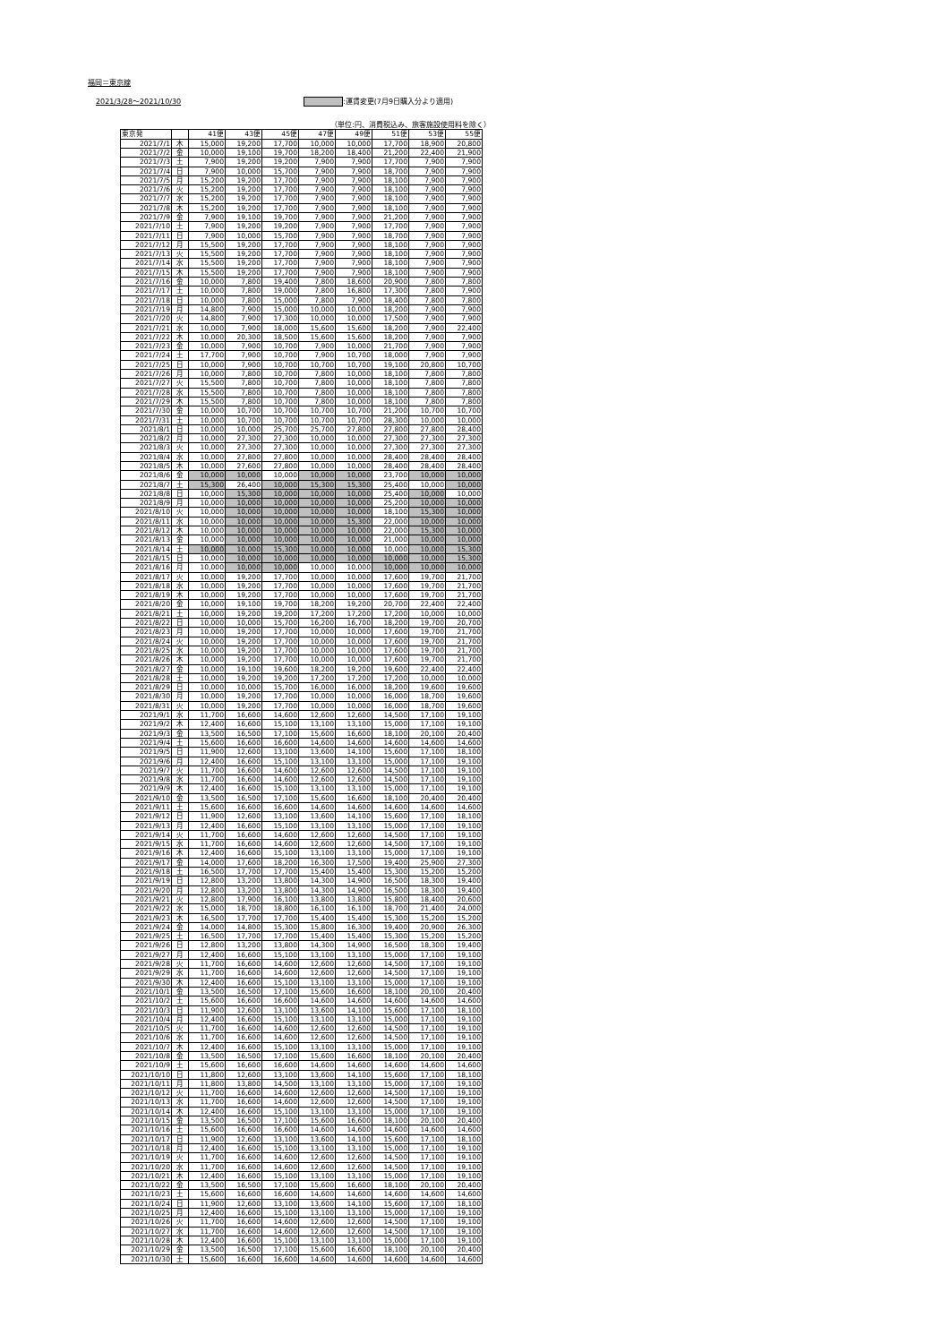福岡＝東京線
2021/3/28～2021/10/30 :運賃変更(7月9日購入分より適用)
（単位:円、消費税込み、旅客施設使用料を除く）
| 東京発 | | 41便 | 43便 | 45便 | 47便 | 49便 | 51便 | 53便 | 55便 |
| --- | --- | --- | --- | --- | --- | --- | --- | --- | --- |
| 2021/7/1 | 木 | 15,000 | 19,200 | 17,700 | 10,000 | 10,000 | 17,700 | 18,900 | 20,800 |
| 2021/7/2 | 金 | 10,000 | 19,100 | 19,700 | 18,200 | 18,400 | 21,200 | 22,400 | 21,900 |
| 2021/7/3 | 土 | 7,900 | 19,200 | 19,200 | 7,900 | 7,900 | 17,700 | 7,900 | 7,900 |
| 2021/7/4 | 日 | 7,900 | 10,000 | 15,700 | 7,900 | 7,900 | 18,700 | 7,900 | 7,900 |
| 2021/7/5 | 月 | 15,200 | 19,200 | 17,700 | 7,900 | 7,900 | 18,100 | 7,900 | 7,900 |
| 2021/7/6 | 火 | 15,200 | 19,200 | 17,700 | 7,900 | 7,900 | 18,100 | 7,900 | 7,900 |
| 2021/7/7 | 水 | 15,200 | 19,200 | 17,700 | 7,900 | 7,900 | 18,100 | 7,900 | 7,900 |
| 2021/7/8 | 木 | 15,200 | 19,200 | 17,700 | 7,900 | 7,900 | 18,100 | 7,900 | 7,900 |
| 2021/7/9 | 金 | 7,900 | 19,100 | 19,700 | 7,900 | 7,900 | 21,200 | 7,900 | 7,900 |
| 2021/7/10 | 土 | 7,900 | 19,200 | 19,200 | 7,900 | 7,900 | 17,700 | 7,900 | 7,900 |
| 2021/7/11 | 日 | 7,900 | 10,000 | 15,700 | 7,900 | 7,900 | 18,700 | 7,900 | 7,900 |
| 2021/7/12 | 月 | 15,500 | 19,200 | 17,700 | 7,900 | 7,900 | 18,100 | 7,900 | 7,900 |
| 2021/7/13 | 火 | 15,500 | 19,200 | 17,700 | 7,900 | 7,900 | 18,100 | 7,900 | 7,900 |
| 2021/7/14 | 水 | 15,500 | 19,200 | 17,700 | 7,900 | 7,900 | 18,100 | 7,900 | 7,900 |
| 2021/7/15 | 木 | 15,500 | 19,200 | 17,700 | 7,900 | 7,900 | 18,100 | 7,900 | 7,900 |
| 2021/7/16 | 金 | 10,000 | 7,800 | 19,400 | 7,800 | 18,600 | 20,900 | 7,800 | 7,800 |
| 2021/7/17 | 土 | 10,000 | 7,800 | 19,000 | 7,800 | 16,800 | 17,300 | 7,800 | 7,900 |
| 2021/7/18 | 日 | 10,000 | 7,800 | 15,000 | 7,800 | 7,900 | 18,400 | 7,800 | 7,800 |
| 2021/7/19 | 月 | 14,800 | 7,900 | 15,000 | 10,000 | 10,000 | 18,200 | 7,900 | 7,900 |
| 2021/7/20 | 火 | 14,800 | 7,900 | 17,300 | 10,000 | 10,000 | 17,500 | 7,900 | 7,900 |
| 2021/7/21 | 水 | 10,000 | 7,900 | 18,000 | 15,600 | 15,600 | 18,200 | 7,900 | 22,400 |
| 2021/7/22 | 木 | 10,000 | 20,300 | 18,500 | 15,600 | 15,600 | 18,200 | 7,900 | 7,900 |
| 2021/7/23 | 金 | 10,000 | 7,900 | 10,700 | 7,900 | 10,000 | 21,700 | 7,900 | 7,900 |
| 2021/7/24 | 土 | 17,700 | 7,900 | 10,700 | 7,900 | 10,700 | 18,000 | 7,900 | 7,900 |
| 2021/7/25 | 日 | 10,000 | 7,900 | 10,700 | 10,700 | 10,700 | 19,100 | 20,800 | 10,700 |
| 2021/7/26 | 月 | 10,000 | 7,800 | 10,700 | 7,800 | 10,000 | 18,100 | 7,800 | 7,800 |
| 2021/7/27 | 火 | 15,500 | 7,800 | 10,700 | 7,800 | 10,000 | 18,100 | 7,800 | 7,800 |
| 2021/7/28 | 水 | 15,500 | 7,800 | 10,700 | 7,800 | 10,000 | 18,100 | 7,800 | 7,800 |
| 2021/7/29 | 木 | 15,500 | 7,800 | 10,700 | 7,800 | 10,000 | 18,100 | 7,800 | 7,800 |
| 2021/7/30 | 金 | 10,000 | 10,700 | 10,700 | 10,700 | 10,700 | 21,200 | 10,700 | 10,700 |
| 2021/7/31 | 土 | 10,000 | 10,700 | 10,700 | 10,700 | 10,700 | 28,300 | 10,000 | 10,000 |
| 2021/8/1 | 日 | 10,000 | 10,000 | 25,700 | 25,700 | 27,800 | 27,800 | 27,800 | 28,400 |
| 2021/8/2 | 月 | 10,000 | 27,300 | 27,300 | 10,000 | 10,000 | 27,300 | 27,300 | 27,300 |
| 2021/8/3 | 火 | 10,000 | 27,300 | 27,300 | 10,000 | 10,000 | 27,300 | 27,300 | 27,300 |
| 2021/8/4 | 水 | 10,000 | 27,800 | 27,800 | 10,000 | 10,000 | 28,400 | 28,400 | 28,400 |
| 2021/8/5 | 木 | 10,000 | 27,600 | 27,800 | 10,000 | 10,000 | 28,400 | 28,400 | 28,400 |
| 2021/8/6 | 金 | 10,000 | 10,000 | 10,000 | 10,000 | 10,000 | 23,700 | 10,000 | 10,000 |
| 2021/8/7 | 土 | 15,300 | 26,400 | 10,000 | 15,300 | 15,300 | 25,400 | 10,000 | 10,000 |
| 2021/8/8 | 日 | 10,000 | 15,300 | 10,000 | 10,000 | 10,000 | 25,400 | 10,000 | 10,000 |
| 2021/8/9 | 月 | 10,000 | 10,000 | 10,000 | 10,000 | 10,000 | 25,200 | 10,000 | 10,000 |
| 2021/8/10 | 火 | 10,000 | 10,000 | 10,000 | 10,000 | 10,000 | 18,100 | 15,300 | 10,000 |
| 2021/8/11 | 水 | 10,000 | 10,000 | 10,000 | 10,000 | 15,300 | 22,000 | 10,000 | 10,000 |
| 2021/8/12 | 木 | 10,000 | 10,000 | 10,000 | 10,000 | 10,000 | 22,000 | 15,300 | 10,000 |
| 2021/8/13 | 金 | 10,000 | 10,000 | 10,000 | 10,000 | 10,000 | 21,000 | 10,000 | 10,000 |
| 2021/8/14 | 土 | 10,000 | 10,000 | 15,300 | 10,000 | 10,000 | 10,000 | 10,000 | 15,300 |
| 2021/8/15 | 日 | 10,000 | 10,000 | 10,000 | 10,000 | 10,000 | 10,000 | 10,000 | 15,300 |
| 2021/8/16 | 月 | 10,000 | 10,000 | 10,000 | 10,000 | 10,000 | 10,000 | 10,000 | 10,000 |
| 2021/8/17 | 火 | 10,000 | 19,200 | 17,700 | 10,000 | 10,000 | 17,600 | 19,700 | 21,700 |
| 2021/8/18 | 水 | 10,000 | 19,200 | 17,700 | 10,000 | 10,000 | 17,600 | 19,700 | 21,700 |
| 2021/8/19 | 木 | 10,000 | 19,200 | 17,700 | 10,000 | 10,000 | 17,600 | 19,700 | 21,700 |
| 2021/8/20 | 金 | 10,000 | 19,100 | 19,700 | 18,200 | 19,200 | 20,700 | 22,400 | 22,400 |
| 2021/8/21 | 土 | 10,000 | 19,200 | 19,200 | 17,200 | 17,200 | 17,200 | 10,000 | 10,000 |
| 2021/8/22 | 日 | 10,000 | 10,000 | 15,700 | 16,200 | 16,700 | 18,200 | 19,700 | 20,700 |
| 2021/8/23 | 月 | 10,000 | 19,200 | 17,700 | 10,000 | 10,000 | 17,600 | 19,700 | 21,700 |
| 2021/8/24 | 火 | 10,000 | 19,200 | 17,700 | 10,000 | 10,000 | 17,600 | 19,700 | 21,700 |
| 2021/8/25 | 水 | 10,000 | 19,200 | 17,700 | 10,000 | 10,000 | 17,600 | 19,700 | 21,700 |
| 2021/8/26 | 木 | 10,000 | 19,200 | 17,700 | 10,000 | 10,000 | 17,600 | 19,700 | 21,700 |
| 2021/8/27 | 金 | 10,000 | 19,100 | 19,600 | 18,200 | 19,200 | 19,600 | 22,400 | 22,400 |
| 2021/8/28 | 土 | 10,000 | 19,200 | 19,200 | 17,200 | 17,200 | 17,200 | 10,000 | 10,000 |
| 2021/8/29 | 日 | 10,000 | 10,000 | 15,700 | 16,000 | 16,000 | 18,200 | 19,600 | 19,600 |
| 2021/8/30 | 月 | 10,000 | 19,200 | 17,700 | 10,000 | 10,000 | 16,000 | 18,700 | 19,600 |
| 2021/8/31 | 火 | 10,000 | 19,200 | 17,700 | 10,000 | 10,000 | 16,000 | 18,700 | 19,600 |
| 2021/9/1 | 水 | 11,700 | 16,600 | 14,600 | 12,600 | 12,600 | 14,500 | 17,100 | 19,100 |
| 2021/9/2 | 木 | 12,400 | 16,600 | 15,100 | 13,100 | 13,100 | 15,000 | 17,100 | 19,100 |
| 2021/9/3 | 金 | 13,500 | 16,500 | 17,100 | 15,600 | 16,600 | 18,100 | 20,100 | 20,400 |
| 2021/9/4 | 土 | 15,600 | 16,600 | 16,600 | 14,600 | 14,600 | 14,600 | 14,600 | 14,600 |
| 2021/9/5 | 日 | 11,900 | 12,600 | 13,100 | 13,600 | 14,100 | 15,600 | 17,100 | 18,100 |
| 2021/9/6 | 月 | 12,400 | 16,600 | 15,100 | 13,100 | 13,100 | 15,000 | 17,100 | 19,100 |
| 2021/9/7 | 火 | 11,700 | 16,600 | 14,600 | 12,600 | 12,600 | 14,500 | 17,100 | 19,100 |
| 2021/9/8 | 水 | 11,700 | 16,600 | 14,600 | 12,600 | 12,600 | 14,500 | 17,100 | 19,100 |
| 2021/9/9 | 木 | 12,400 | 16,600 | 15,100 | 13,100 | 13,100 | 15,000 | 17,100 | 19,100 |
| 2021/9/10 | 金 | 13,500 | 16,500 | 17,100 | 15,600 | 16,600 | 18,100 | 20,400 | 20,400 |
| 2021/9/11 | 土 | 15,600 | 16,600 | 16,600 | 14,600 | 14,600 | 14,600 | 14,600 | 14,600 |
| 2021/9/12 | 日 | 11,900 | 12,600 | 13,100 | 13,600 | 14,100 | 15,600 | 17,100 | 18,100 |
| 2021/9/13 | 月 | 12,400 | 16,600 | 15,100 | 13,100 | 13,100 | 15,000 | 17,100 | 19,100 |
| 2021/9/14 | 火 | 11,700 | 16,600 | 14,600 | 12,600 | 12,600 | 14,500 | 17,100 | 19,100 |
| 2021/9/15 | 水 | 11,700 | 16,600 | 14,600 | 12,600 | 12,600 | 14,500 | 17,100 | 19,100 |
| 2021/9/16 | 木 | 12,400 | 16,600 | 15,100 | 13,100 | 13,100 | 15,000 | 17,100 | 19,100 |
| 2021/9/17 | 金 | 14,000 | 17,600 | 18,200 | 16,300 | 17,500 | 19,400 | 25,900 | 27,300 |
| 2021/9/18 | 土 | 16,500 | 17,700 | 17,700 | 15,400 | 15,400 | 15,300 | 15,200 | 15,200 |
| 2021/9/19 | 日 | 12,800 | 13,200 | 13,800 | 14,300 | 14,900 | 16,500 | 18,300 | 19,400 |
| 2021/9/20 | 月 | 12,800 | 13,200 | 13,800 | 14,300 | 14,900 | 16,500 | 18,300 | 19,400 |
| 2021/9/21 | 火 | 12,800 | 17,900 | 16,100 | 13,800 | 13,800 | 15,800 | 18,400 | 20,600 |
| 2021/9/22 | 水 | 15,000 | 18,700 | 18,800 | 16,100 | 16,100 | 18,700 | 21,400 | 24,000 |
| 2021/9/23 | 木 | 16,500 | 17,700 | 17,700 | 15,400 | 15,400 | 15,300 | 15,200 | 15,200 |
| 2021/9/24 | 金 | 14,000 | 14,800 | 15,300 | 15,800 | 16,300 | 19,400 | 20,900 | 26,300 |
| 2021/9/25 | 土 | 16,500 | 17,700 | 17,700 | 15,400 | 15,400 | 15,300 | 15,200 | 15,200 |
| 2021/9/26 | 日 | 12,800 | 13,200 | 13,800 | 14,300 | 14,900 | 16,500 | 18,300 | 19,400 |
| 2021/9/27 | 月 | 12,400 | 16,600 | 15,100 | 13,100 | 13,100 | 15,000 | 17,100 | 19,100 |
| 2021/9/28 | 火 | 11,700 | 16,600 | 14,600 | 12,600 | 12,600 | 14,500 | 17,100 | 19,100 |
| 2021/9/29 | 水 | 11,700 | 16,600 | 14,600 | 12,600 | 12,600 | 14,500 | 17,100 | 19,100 |
| 2021/9/30 | 木 | 12,400 | 16,600 | 15,100 | 13,100 | 13,100 | 15,000 | 17,100 | 19,100 |
| 2021/10/1 | 金 | 13,500 | 16,500 | 17,100 | 15,600 | 16,600 | 18,100 | 20,100 | 20,400 |
| 2021/10/2 | 土 | 15,600 | 16,600 | 16,600 | 14,600 | 14,600 | 14,600 | 14,600 | 14,600 |
| 2021/10/3 | 日 | 11,900 | 12,600 | 13,100 | 13,600 | 14,100 | 15,600 | 17,100 | 18,100 |
| 2021/10/4 | 月 | 12,400 | 16,600 | 15,100 | 13,100 | 13,100 | 15,000 | 17,100 | 19,100 |
| 2021/10/5 | 火 | 11,700 | 16,600 | 14,600 | 12,600 | 12,600 | 14,500 | 17,100 | 19,100 |
| 2021/10/6 | 水 | 11,700 | 16,600 | 14,600 | 12,600 | 12,600 | 14,500 | 17,100 | 19,100 |
| 2021/10/7 | 木 | 12,400 | 16,600 | 15,100 | 13,100 | 13,100 | 15,000 | 17,100 | 19,100 |
| 2021/10/8 | 金 | 13,500 | 16,500 | 17,100 | 15,600 | 16,600 | 18,100 | 20,100 | 20,400 |
| 2021/10/9 | 土 | 15,600 | 16,600 | 16,600 | 14,600 | 14,600 | 14,600 | 14,600 | 14,600 |
| 2021/10/10 | 日 | 11,800 | 12,600 | 13,100 | 13,600 | 14,100 | 15,600 | 17,100 | 18,100 |
| 2021/10/11 | 月 | 11,800 | 13,800 | 14,500 | 13,100 | 13,100 | 15,000 | 17,100 | 19,100 |
| 2021/10/12 | 火 | 11,700 | 16,600 | 14,600 | 12,600 | 12,600 | 14,500 | 17,100 | 19,100 |
| 2021/10/13 | 水 | 11,700 | 16,600 | 14,600 | 12,600 | 12,600 | 14,500 | 17,100 | 19,100 |
| 2021/10/14 | 木 | 12,400 | 16,600 | 15,100 | 13,100 | 13,100 | 15,000 | 17,100 | 19,100 |
| 2021/10/15 | 金 | 13,500 | 16,500 | 17,100 | 15,600 | 16,600 | 18,100 | 20,100 | 20,400 |
| 2021/10/16 | 土 | 15,600 | 16,600 | 16,600 | 14,600 | 14,600 | 14,600 | 14,600 | 14,600 |
| 2021/10/17 | 日 | 11,900 | 12,600 | 13,100 | 13,600 | 14,100 | 15,600 | 17,100 | 18,100 |
| 2021/10/18 | 月 | 12,400 | 16,600 | 15,100 | 13,100 | 13,100 | 15,000 | 17,100 | 19,100 |
| 2021/10/19 | 火 | 11,700 | 16,600 | 14,600 | 12,600 | 12,600 | 14,500 | 17,100 | 19,100 |
| 2021/10/20 | 水 | 11,700 | 16,600 | 14,600 | 12,600 | 12,600 | 14,500 | 17,100 | 19,100 |
| 2021/10/21 | 木 | 12,400 | 16,600 | 15,100 | 13,100 | 13,100 | 15,000 | 17,100 | 19,100 |
| 2021/10/22 | 金 | 13,500 | 16,500 | 17,100 | 15,600 | 16,600 | 18,100 | 20,100 | 20,400 |
| 2021/10/23 | 土 | 15,600 | 16,600 | 16,600 | 14,600 | 14,600 | 14,600 | 14,600 | 14,600 |
| 2021/10/24 | 日 | 11,900 | 12,600 | 13,100 | 13,600 | 14,100 | 15,600 | 17,100 | 18,100 |
| 2021/10/25 | 月 | 12,400 | 16,600 | 15,100 | 13,100 | 13,100 | 15,000 | 17,100 | 19,100 |
| 2021/10/26 | 火 | 11,700 | 16,600 | 14,600 | 12,600 | 12,600 | 14,500 | 17,100 | 19,100 |
| 2021/10/27 | 水 | 11,700 | 16,600 | 14,600 | 12,600 | 12,600 | 14,500 | 17,100 | 19,100 |
| 2021/10/28 | 木 | 12,400 | 16,600 | 15,100 | 13,100 | 13,100 | 15,000 | 17,100 | 19,100 |
| 2021/10/29 | 金 | 13,500 | 16,500 | 17,100 | 15,600 | 16,600 | 18,100 | 20,100 | 20,400 |
| 2021/10/30 | 土 | 15,600 | 16,600 | 16,600 | 14,600 | 14,600 | 14,600 | 14,600 | 14,600 |